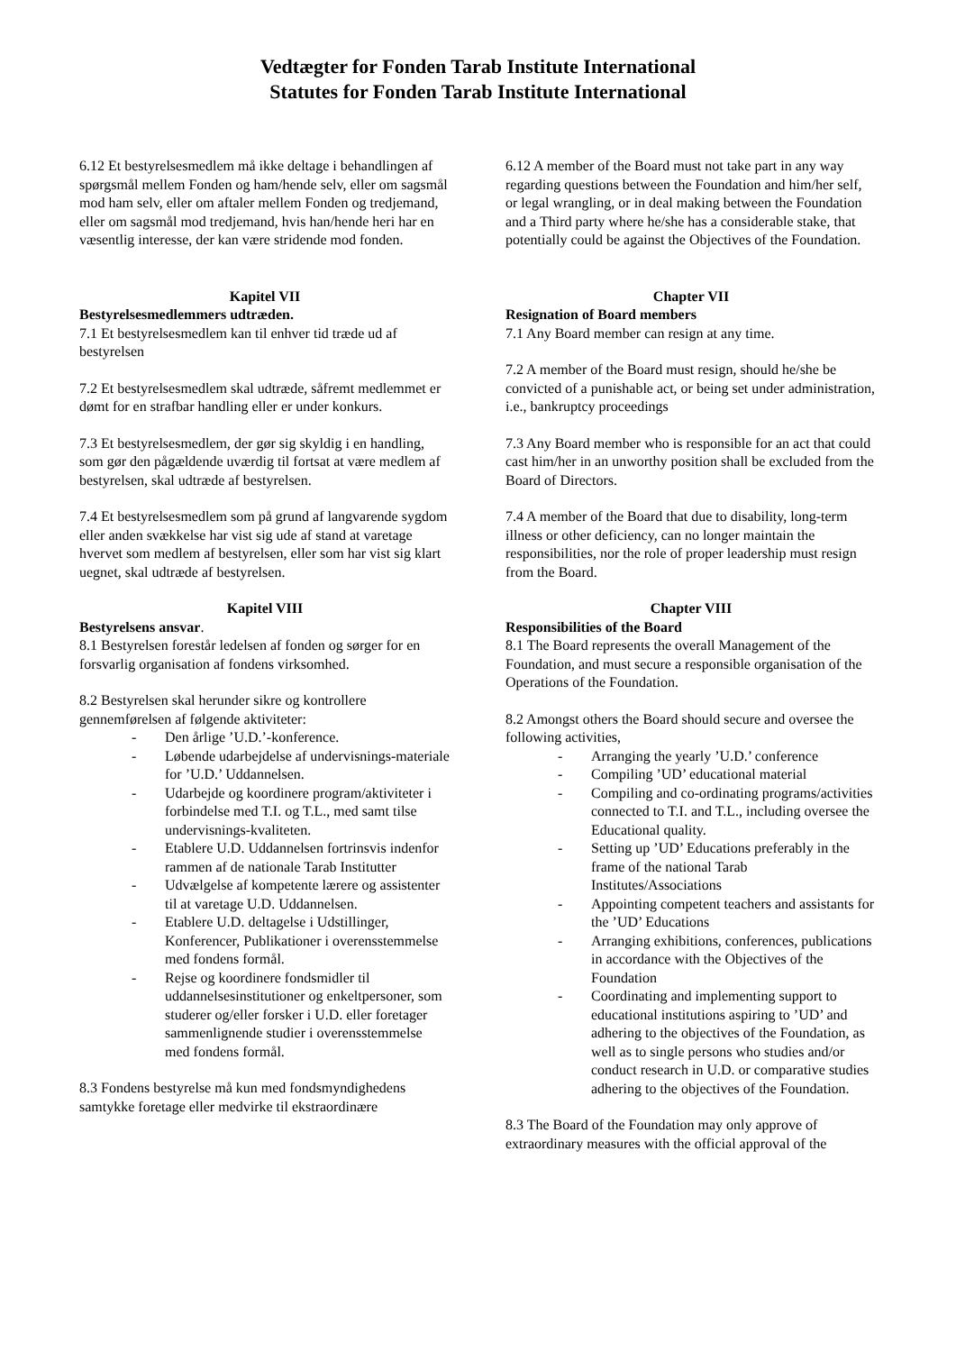Vedtægter for Fonden Tarab Institute International
Statutes for Fonden Tarab Institute International
6.12 Et bestyrelsesmedlem må ikke deltage i behandlingen af spørgsmål mellem Fonden og ham/hende selv, eller om sagsmål mod ham selv, eller om aftaler mellem Fonden og tredjemand, eller om sagsmål mod tredjemand, hvis han/hende heri har en væsentlig interesse, der kan være stridende mod fonden.
Kapitel VII
Bestyrelsesmedlemmers udtræden.
7.1 Et bestyrelsesmedlem kan til enhver tid træde ud af bestyrelsen
7.2 Et bestyrelsesmedlem skal udtræde, såfremt medlemmet er dømt for en strafbar handling eller er under konkurs.
7.3 Et bestyrelsesmedlem, der gør sig skyldig i en handling, som gør den pågældende uværdig til fortsat at være medlem af bestyrelsen, skal udtræde af bestyrelsen.
7.4 Et bestyrelsesmedlem som på grund af langvarende sygdom eller anden svækkelse har vist sig ude af stand at varetage hvervet som medlem af bestyrelsen, eller som har vist sig klart uegnet, skal udtræde af bestyrelsen.
Kapitel VIII
Bestyrelsens ansvar.
8.1 Bestyrelsen forestår ledelsen af fonden og sørger for en forsvarlig organisation af fondens virksomhed.
8.2 Bestyrelsen skal herunder sikre og kontrollere gennemførelsen af følgende aktiviteter:
- Den årlige ’U.D.’-konference.
- Løbende udarbejdelse af undervisnings-materiale for ’U.D.’ Uddannelsen.
- Udarbejde og koordinere program/aktiviteter i forbindelse med T.I. og T.L., med samt tilse undervisnings-kvaliteten.
- Etablere U.D. Uddannelsen fortrinsvis indenfor rammen af de nationale Tarab Institutter
- Udvælgelse af kompetente lærere og assistenter til at varetage U.D. Uddannelsen.
- Etablere U.D. deltagelse i Udstillinger, Konferencer, Publikationer i overensstemmelse med fondens formål.
- Rejse og koordinere fondsmidler til uddannelsesinstitutioner og enkeltpersoner, som studerer og/eller forsker i U.D. eller foretager sammenlignende studier i overensstemmelse med fondens formål.
8.3 Fondens bestyrelse må kun med fondsmyndighedens samtykke foretage eller medvirke til ekstraordinære
6.12 A member of the Board must not take part in any way regarding questions between the Foundation and him/her self, or legal wrangling, or in deal making between the Foundation and a Third party where he/she has a considerable stake, that potentially could be against the Objectives of the Foundation.
Chapter VII
Resignation of Board members
7.1 Any Board member can resign at any time.
7.2 A member of the Board must resign, should he/she be convicted of a punishable act, or being set under administration, i.e., bankruptcy proceedings
7.3 Any Board member who is responsible for an act that could cast him/her in an unworthy position shall be excluded from the Board of Directors.
7.4 A member of the Board that due to disability, long-term illness or other deficiency, can no longer maintain the responsibilities, nor the role of proper leadership must resign from the Board.
Chapter VIII
Responsibilities of the Board
8.1 The Board represents the overall Management of the Foundation, and must secure a responsible organisation of the Operations of the Foundation.
8.2 Amongst others the Board should secure and oversee the following activities,
- Arranging the yearly ’U.D.’ conference
- Compiling ’UD’ educational material
- Compiling and co-ordinating programs/activities connected to T.I. and T.L., including oversee the Educational quality.
- Setting up ’UD’ Educations preferably in the frame of the national Tarab Institutes/Associations
- Appointing competent teachers and assistants for the ’UD’ Educations
- Arranging exhibitions, conferences, publications in accordance with the Objectives of the Foundation
- Coordinating and implementing support to educational institutions aspiring to ’UD’ and adhering to the objectives of the Foundation, as well as to single persons who studies and/or conduct research in U.D. or comparative studies adhering to the objectives of the Foundation.
8.3 The Board of the Foundation may only approve of extraordinary measures with the official approval of the